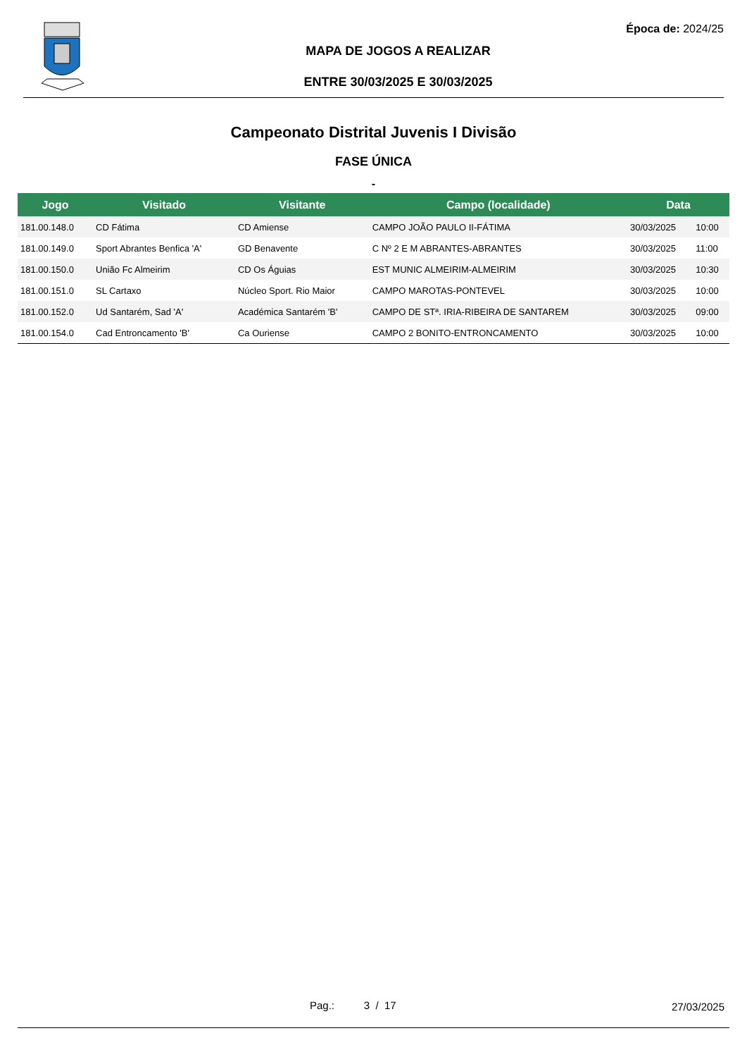Época de: 2024/25
MAPA DE JOGOS A REALIZAR
ENTRE 30/03/2025 E 30/03/2025
Campeonato Distrital Juvenis I Divisão
FASE ÚNICA
-
| Jogo | Visitado | Visitante | Campo (localidade) | Data | |
| --- | --- | --- | --- | --- | --- |
| 181.00.148.0 | CD Fátima | CD Amiense | CAMPO JOÃO PAULO II-FÁTIMA | 30/03/2025 | 10:00 |
| 181.00.149.0 | Sport Abrantes Benfica 'A' | GD Benavente | C Nº 2 E M ABRANTES-ABRANTES | 30/03/2025 | 11:00 |
| 181.00.150.0 | União Fc Almeirim | CD Os Águias | EST MUNIC ALMEIRIM-ALMEIRIM | 30/03/2025 | 10:30 |
| 181.00.151.0 | SL Cartaxo | Núcleo Sport. Rio Maior | CAMPO MAROTAS-PONTEVEL | 30/03/2025 | 10:00 |
| 181.00.152.0 | Ud Santarém, Sad 'A' | Académica Santarém 'B' | CAMPO DE STª. IRIA-RIBEIRA DE SANTAREM | 30/03/2025 | 09:00 |
| 181.00.154.0 | Cad Entroncamento 'B' | Ca Ouriense | CAMPO 2 BONITO-ENTRONCAMENTO | 30/03/2025 | 10:00 |
Pag.: 3 / 17 27/03/2025